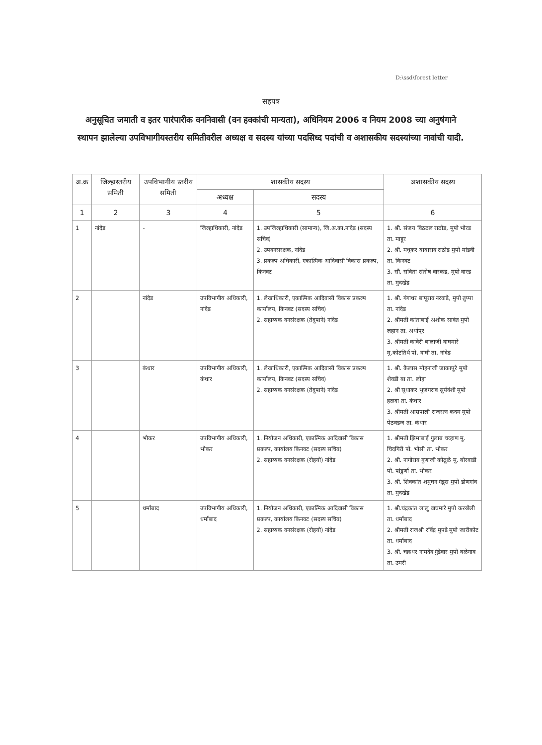D:\ssd\forest letter
सहपत्र
अनुसूचित जमाती व इतर पारंपारीक वननिवासी (वन हक्कांची मान्यता), अधिनियम 2006 व नियम 2008 च्या अनुषंगाने स्थापन झालेल्या उपविभागीयस्तरीय समितीवरील अध्यक्ष व सदस्य यांच्या पदसिध्द पदांची व अशासकीय सदस्यांच्या नावांची यादी.
| अ.क्र | जिल्हास्तरीय समिती | उपविभागीय स्तरीय समिती | शासकीय सदस्य | | अशासकीय सदस्य |
| --- | --- | --- | --- | --- | --- |
| | | | अध्यक्ष | सदस्य | |
| 1 | 2 | 3 | 4 | 5 | 6 |
| 1 | नांदेड | - | जिल्हाधिकारी, नांदेड | 1. उपजिल्हाधिकारी (सामान्य), जि.अ.का.नांदेड (सदस्य सचिव) 2. उपवनसरक्षक, नांदेड 3. प्रकल्प अधिकारी, एकात्मिक आदिवासी विकास प्रकल्प, किनवट | 1. श्री. संजय विठठल राठोड, मुपो भोरड ता. माहूर 2. श्री. मधुकर बाबाराव राठोड मुपो मांडवी ता. किनवट 3. सौ. सविता संतोष वारकड, मुपो वारड ता. मुदखेड |
| 2 | | नांदेड | उपविभागीय अधिकारी, नांदेड | 1. लेखाधिकारी, एकात्मिक आदिवासी विकास प्रकल्प कार्यालय, किनवट (सदस्य सचिव) 2. सहाय्यक वनसंरक्षक (तेदुपाने) नांदेड | 1. श्री. गंगाधर बापूराव नरवाडे, मुपो तुप्पा ता. नांदेड 2. श्रीमती कांताबाई अशोक सावंत मुपो लहान ता. अर्धापूर 3. श्रीमती कावेरी बालाजी वाघमारे मु.कोटतिर्थ पो. वाघी ता. नांदेड |
| 3 | | कंधार | उपविभागीय अधिकारी, कंधार | 1. लेखाधिकारी, एकात्मिक आदिवासी विकास प्रकल्प कार्यालय, किनवट (सदस्य सचिव) 2. सहाय्यक वनसंरक्षक (तेदुपाने) नांदेड | 1. श्री. कैलास मोहनाजी जाकापुरे मुपो शेवडी बा ता. लोहा 2. श्री सुधाकर भुजंगराव सुर्यवंशी मुपो हळदा ता. कंधार 3. श्रीमती आम्रपाली राजरत्न कदम मुपो पेठवडज ता. कंधार |
| 4 | | भोकर | उपविभागीय अधिकारी, भोकर | 1. नियोजन अधिकारी, एकात्मिक आदिवासी विकास प्रकल्प, कार्यालय किनवट (सदस्य सचिव) 2. सहाय्यक वनसंरक्षक (रोहयो) नांदेड | 1. श्रीमती झिमाबाई गुलाब चव्हाण मु. चिदगिरी पो. भोसी ता. भोकर 2. श्री. नागोराव गुणाजी कोठूळे मु. बोरवाडी पो. पांडुर्णा ता. भोकर 3. श्री. शिवकांत शमुघन गंडूस मुपो डोणगांव ता. मुदखेड |
| 5 | | धर्माबाद | उपविभागीय अधिकारी, धर्माबाद | 1. नियोजन अधिकारी, एकात्मिक आदिवासी विकास प्रकल्प, कार्यालय किनवट (सदस्य सचिव) 2. सहाय्यक वनसंरक्षक (रोहयो) नांदेड | 1. श्री.चंद्रकांत लालु वाघमारे मुपो करखेली ता. धर्माबाद 2. श्रीमती राजश्री रविंद्र मुपडे मुपो जारीकोट ता. धर्माबाद 3. श्री. चक्रधर नामदेव गुंडेवार मुपो बळेगाव ता. उमरी |